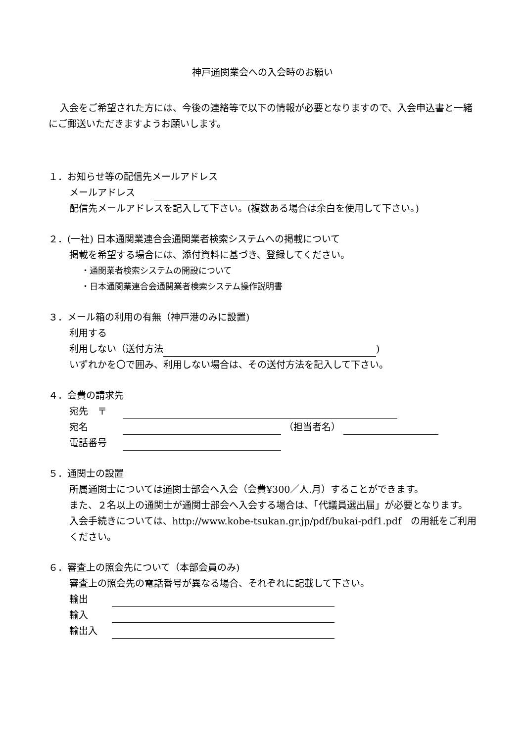神戸通関業会への入会時のお願い
入会をご希望された方には、今後の連絡等で以下の情報が必要となりますので、入会申込書と一緒にご郵送いただきますようお願いします。
１．お知らせ等の配信先メールアドレス
メールアドレス　　
配信先メールアドレスを記入して下さい。(複数ある場合は余白を使用して下さい。)
２．(一社) 日本通関業連合会通関業者検索システムへの掲載について
掲載を希望する場合には、添付資料に基づき、登録してください。
・通関業者検索システムの開設について
・日本通関業連合会通関業者検索システム操作説明書
３．メール箱の利用の有無（神戸港のみに設置)
利用する
利用しない（送付方法 )
いずれかを〇で囲み、利用しない場合は、その送付方法を記入して下さい。
４．会費の請求先
宛先　〒
宛名 （担当者名）
電話番号
５．通関士の設置
所属通関士については通関士部会へ入会（会費¥300／人.月）することができます。
また、２名以上の通関士が通関士部会へ入会する場合は、「代議員選出届」が必要となります。
入会手続きについては、http://www.kobe-tsukan.gr.jp/pdf/bukai-pdf1.pdf　の用紙をご利用ください。
６．審査上の照会先について（本部会員のみ)
審査上の照会先の電話番号が異なる場合、それぞれに記載して下さい。
輸出
輸入
輸出入